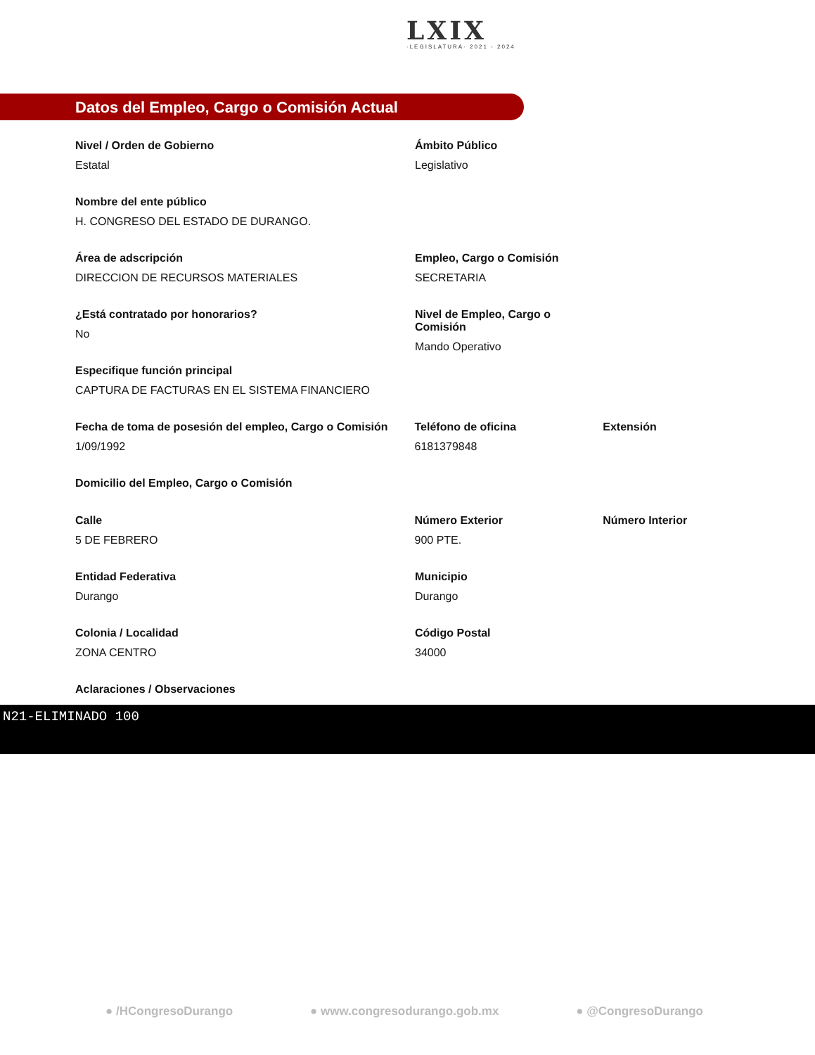LXIX
·LEGISLATURA· 2021 - 2024
Datos del Empleo, Cargo o Comisión Actual
Nivel / Orden de Gobierno
Estatal
Ámbito Público
Legislativo
Nombre del ente público
H. CONGRESO DEL ESTADO DE DURANGO.
Área de adscripción
DIRECCION DE RECURSOS MATERIALES
Empleo, Cargo o Comisión
SECRETARIA
¿Está contratado por honorarios?
No
Nivel de Empleo, Cargo o Comisión
Mando Operativo
Especifique función principal
CAPTURA DE FACTURAS EN EL SISTEMA FINANCIERO
Fecha de toma de posesión del empleo, Cargo o Comisión
1/09/1992
Teléfono de oficina
6181379848
Extensión
Domicilio del Empleo, Cargo o Comisión
Calle
5 DE FEBRERO
Número Exterior
900 PTE.
Número Interior
Entidad Federativa
Durango
Municipio
Durango
Colonia / Localidad
ZONA CENTRO
Código Postal
34000
Aclaraciones / Observaciones
N21-ELIMINADO 100
● /HCongresoDurango ● www.congresodurango.gob.mx ● @CongresoDurango